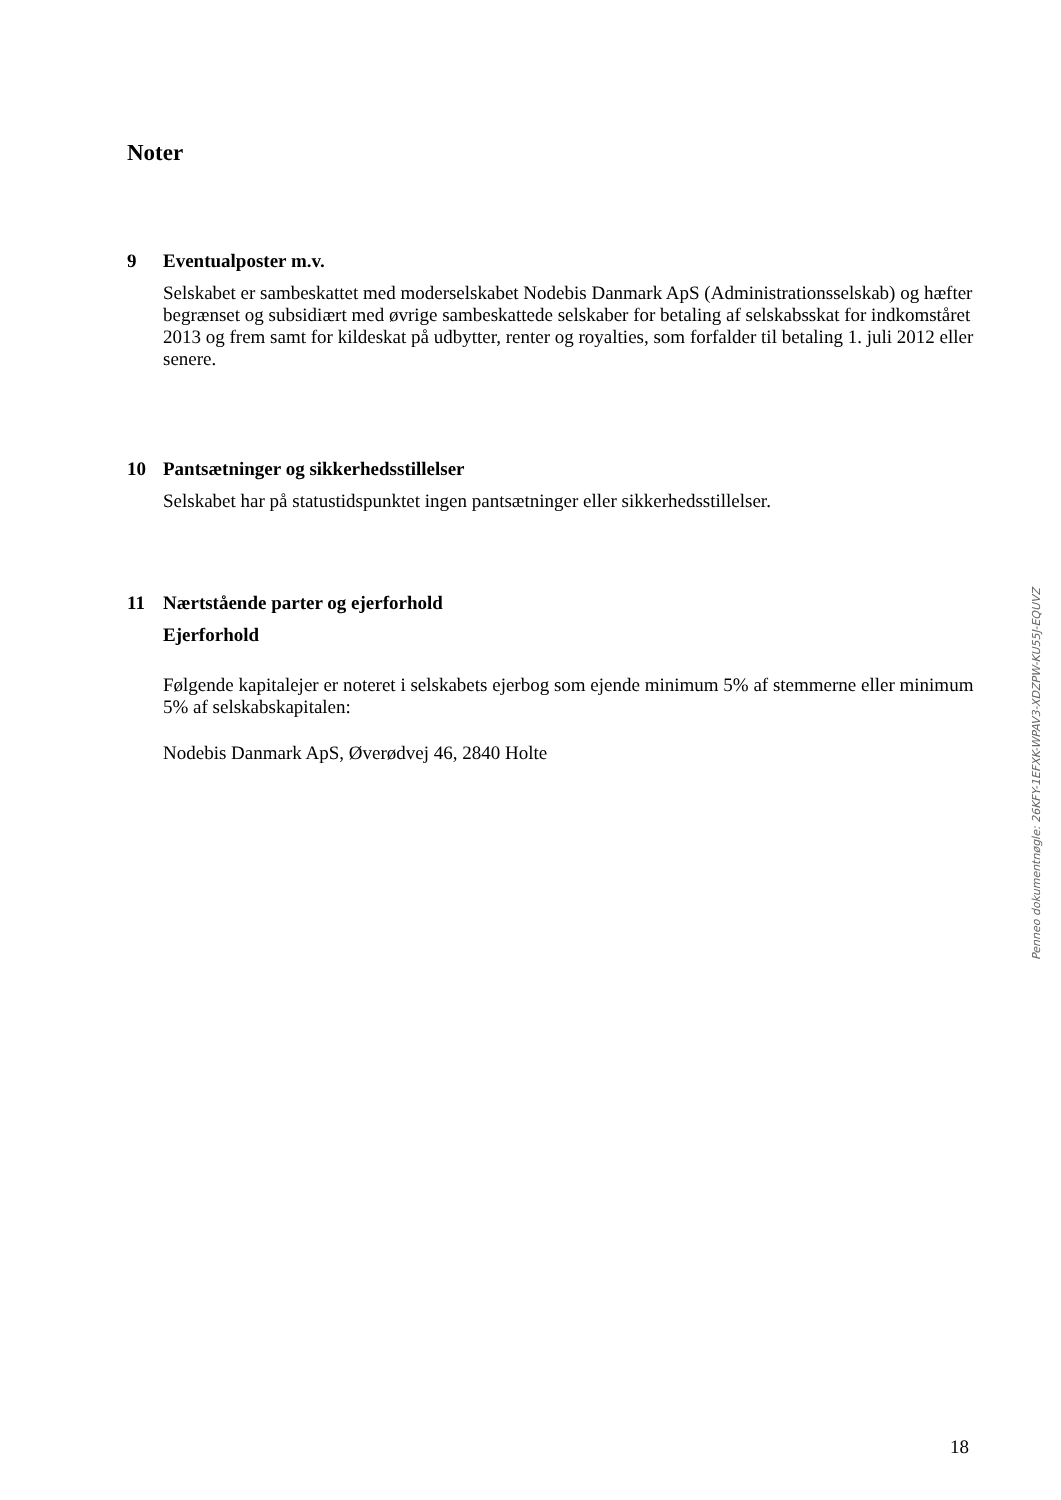Noter
9 Eventualposter m.v.
Selskabet er sambeskattet med moderselskabet Nodebis Danmark ApS (Administrationsselskab) og hæfter begrænset og subsidiært med øvrige sambeskattede selskaber for betaling af selskabsskat for indkomståret 2013 og frem samt for kildeskat på udbytter, renter og royalties, som forfalder til betaling 1. juli 2012 eller senere.
10 Pantsætninger og sikkerhedsstillelser
Selskabet har på statustidspunktet ingen pantsætninger eller sikkerhedsstillelser.
11 Nærtstående parter og ejerforhold
Ejerforhold
Følgende kapitalejer er noteret i selskabets ejerbog som ejende minimum 5% af stemmerne eller minimum 5% af selskabskapitalen:
Nodebis Danmark ApS, Øverødvej 46, 2840 Holte
Penneo dokumentnøgle: 26KFY-1EFXK-WPAV3-XDZPW-KU55J-EQUVZ
18